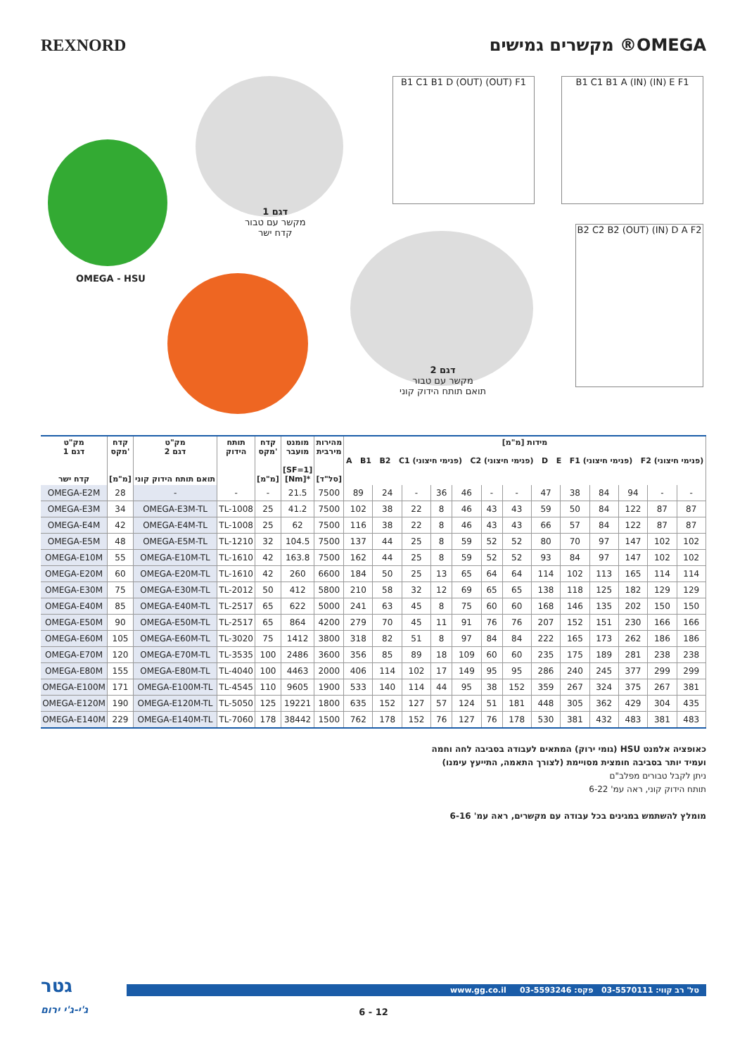REXNORD מקשרים גמישים ®OMEGA
OMEGA - HSU
דגם 1
מקשר עם טבור
קדח ישר
דגם 2
מקשר עם טבור
תואם תותח הידוק קוני
B1 C1 B1 D (OUT) (OUT) F1 B1 C1 B1 A (IN) (IN) E F1
B2 C2 B2 (OUT) (IN) D A F2
| מק"ט דגם 1 קדח ישר | קדח מקס' [מ"מ] | מק"ט דגם 2 תואם תותח הידוק קוני | תותח הידוק | קדח מקס' [מ"מ] | מומנט מועבר [SF=1] [Nm]* | מהירות מירבית [סל"ד] | מידות [מ"מ] A B1 B2 C1 (פנימי חיצוני) C2 (פנימי חיצוני) D E F1 (פנימי חיצוני) F2 (פנימי חיצוני) | | | | | | | | | | | | |
| --- | --- | --- | --- | --- | --- | --- | --- | --- | --- | --- | --- | --- | --- | --- | --- | --- | --- | --- | --- |
| OMEGA-E2M | 28 | - | - | - | 21.5 | 7500 | 89 | 24 | - | 36 | 46 | - | - | 47 | 38 | 84 | 94 | - | - |
| OMEGA-E3M | 34 | OMEGA-E3M-TL | TL-1008 | 25 | 41.2 | 7500 | 102 | 38 | 22 | 8 | 46 | 43 | 43 | 59 | 50 | 84 | 122 | 87 | 87 |
| OMEGA-E4M | 42 | OMEGA-E4M-TL | TL-1008 | 25 | 62 | 7500 | 116 | 38 | 22 | 8 | 46 | 43 | 43 | 66 | 57 | 84 | 122 | 87 | 87 |
| OMEGA-E5M | 48 | OMEGA-E5M-TL | TL-1210 | 32 | 104.5 | 7500 | 137 | 44 | 25 | 8 | 59 | 52 | 52 | 80 | 70 | 97 | 147 | 102 | 102 |
| OMEGA-E10M | 55 | OMEGA-E10M-TL | TL-1610 | 42 | 163.8 | 7500 | 162 | 44 | 25 | 8 | 59 | 52 | 52 | 93 | 84 | 97 | 147 | 102 | 102 |
| OMEGA-E20M | 60 | OMEGA-E20M-TL | TL-1610 | 42 | 260 | 6600 | 184 | 50 | 25 | 13 | 65 | 64 | 64 | 114 | 102 | 113 | 165 | 114 | 114 |
| OMEGA-E30M | 75 | OMEGA-E30M-TL | TL-2012 | 50 | 412 | 5800 | 210 | 58 | 32 | 12 | 69 | 65 | 65 | 138 | 118 | 125 | 182 | 129 | 129 |
| OMEGA-E40M | 85 | OMEGA-E40M-TL | TL-2517 | 65 | 622 | 5000 | 241 | 63 | 45 | 8 | 75 | 60 | 60 | 168 | 146 | 135 | 202 | 150 | 150 |
| OMEGA-E50M | 90 | OMEGA-E50M-TL | TL-2517 | 65 | 864 | 4200 | 279 | 70 | 45 | 11 | 91 | 76 | 76 | 207 | 152 | 151 | 230 | 166 | 166 |
| OMEGA-E60M | 105 | OMEGA-E60M-TL | TL-3020 | 75 | 1412 | 3800 | 318 | 82 | 51 | 8 | 97 | 84 | 84 | 222 | 165 | 173 | 262 | 186 | 186 |
| OMEGA-E70M | 120 | OMEGA-E70M-TL | TL-3535 | 100 | 2486 | 3600 | 356 | 85 | 89 | 18 | 109 | 60 | 60 | 235 | 175 | 189 | 281 | 238 | 238 |
| OMEGA-E80M | 155 | OMEGA-E80M-TL | TL-4040 | 100 | 4463 | 2000 | 406 | 114 | 102 | 17 | 149 | 95 | 95 | 286 | 240 | 245 | 377 | 299 | 299 |
| OMEGA-E100M | 171 | OMEGA-E100M-TL | TL-4545 | 110 | 9605 | 1900 | 533 | 140 | 114 | 44 | 95 | 38 | 152 | 359 | 267 | 324 | 375 | 267 | 381 |
| OMEGA-E120M | 190 | OMEGA-E120M-TL | TL-5050 | 125 | 19221 | 1800 | 635 | 152 | 127 | 57 | 124 | 51 | 181 | 448 | 305 | 362 | 429 | 304 | 435 |
| OMEGA-E140M | 229 | OMEGA-E140M-TL | TL-7060 | 178 | 38442 | 1500 | 762 | 178 | 152 | 76 | 127 | 76 | 178 | 530 | 381 | 432 | 483 | 381 | 483 |
כאופציה אלמנט HSU (גומי ירוק) המתאים לעבודה בסביבה לחה וחמה
ועמיד יותר בסביבה חומצית מסויימת (לצורך התאמה, התייעץ עימנו)
ניתן לקבל טבורים מפלב"ם
תותח הידוק קוני, ראה עמ' 6-22
מומלץ להשתמש במגינים בכל עבודה עם מקשרים, ראה עמ' 6-16
גטר
ג'י-ג'י ירום
www.gg.co.il טל' רב קווי: 03-5570111 פקס: 03-5593246
6 - 12